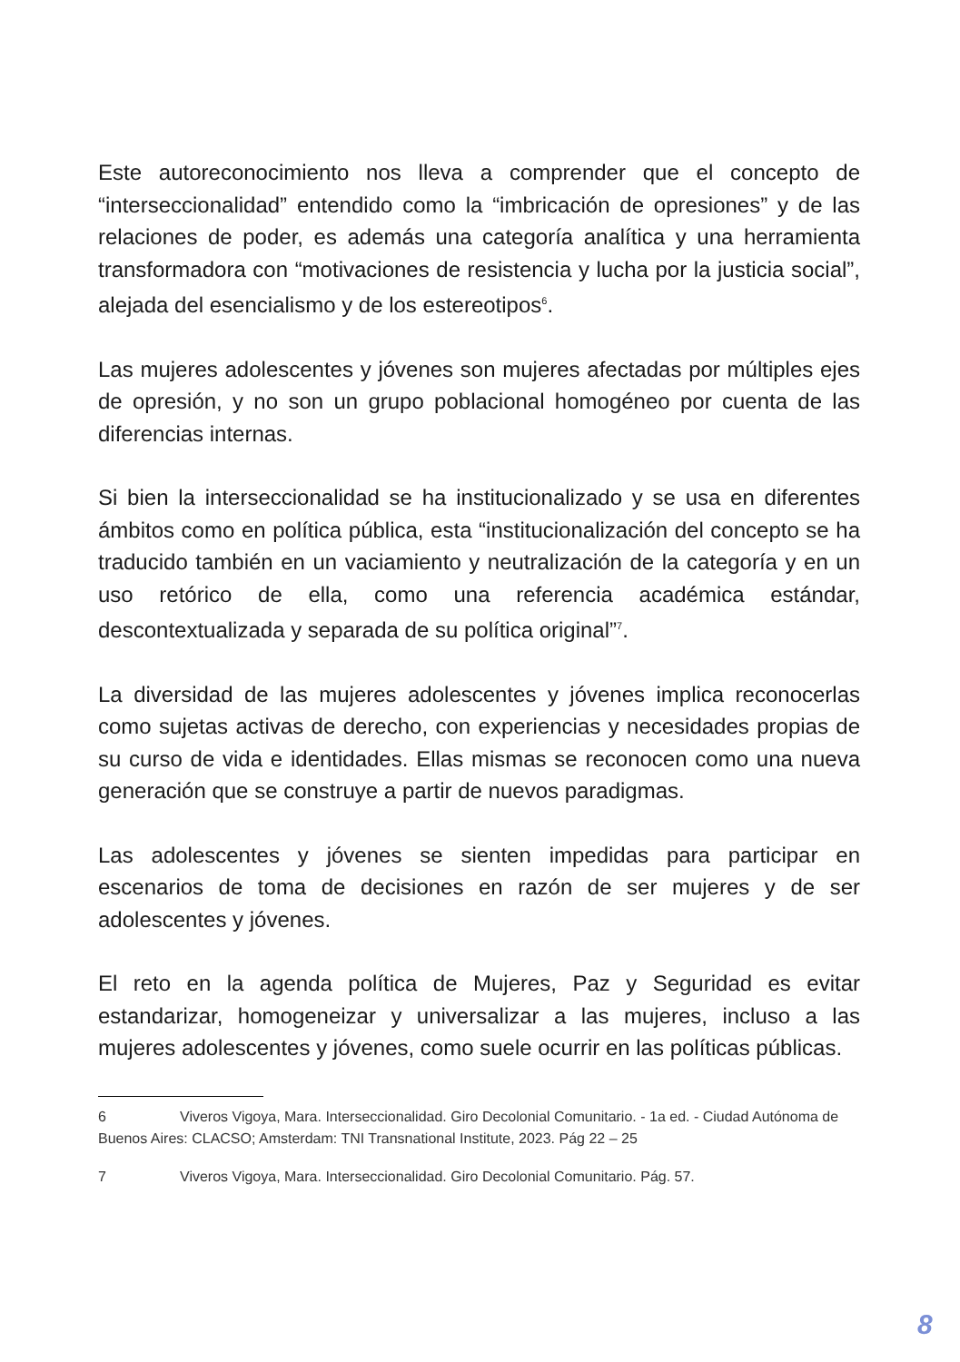Este autoreconocimiento nos lleva a comprender que el concepto de “interseccionalidad” entendido como la “imbricación de opresiones” y de las relaciones de poder, es además una categoría analítica y una herramienta transformadora con “motivaciones de resistencia y lucha por la justicia social”, alejada del esencialismo y de los estereotipos<sup>6</sup>.
Las mujeres adolescentes y jóvenes son mujeres afectadas por múltiples ejes de opresión, y no son un grupo poblacional homogéneo por cuenta de las diferencias internas.
Si bien la interseccionalidad se ha institucionalizado y se usa en diferentes ámbitos como en política pública, esta “institucionalización del concepto se ha traducido también en un vaciamiento y neutralización de la categoría y en un uso retórico de ella, como una referencia académica estándar, descontextualizada y separada de su política original”<sup>7</sup>.
La diversidad de las mujeres adolescentes y jóvenes implica reconocerlas como sujetas activas de derecho, con experiencias y necesidades propias de su curso de vida e identidades. Ellas mismas se reconocen como una nueva generación que se construye a partir de nuevos paradigmas.
Las adolescentes y jóvenes se sienten impedidas para participar en escenarios de toma de decisiones en razón de ser mujeres y de ser adolescentes y jóvenes.
El reto en la agenda política de Mujeres, Paz y Seguridad es evitar estandarizar, homogeneizar y universalizar a las mujeres, incluso a las mujeres adolescentes y jóvenes, como suele ocurrir en las políticas públicas.
6 Viveros Vigoya, Mara. Interseccionalidad. Giro Decolonial Comunitario. - 1a ed. - Ciudad Autónoma de Buenos Aires: CLACSO; Amsterdam: TNI Transnational Institute, 2023. Pág 22 – 25
7 Viveros Vigoya, Mara. Interseccionalidad. Giro Decolonial Comunitario. Pág. 57.
8